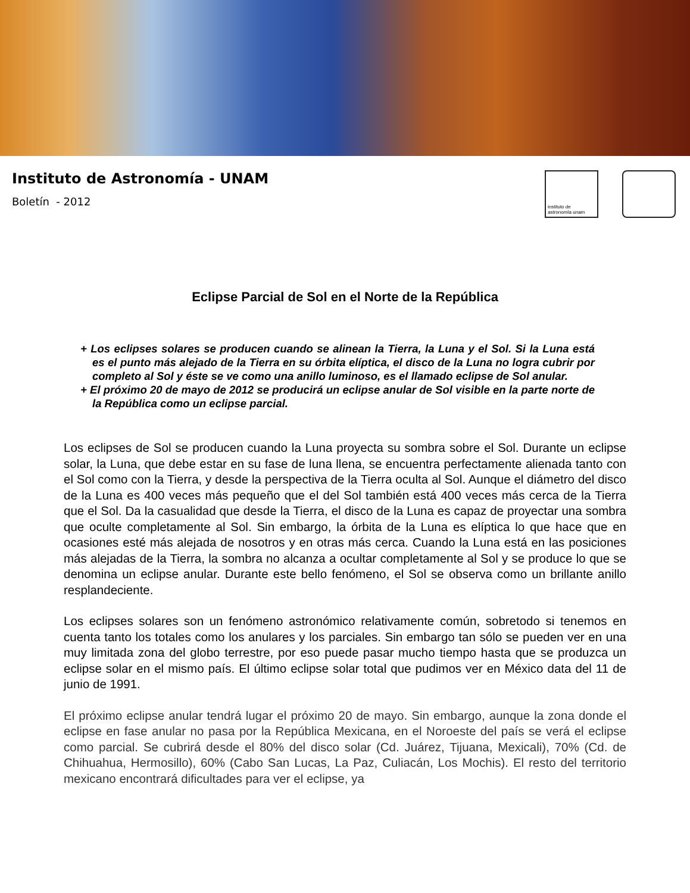Instituto de Astronomía - UNAM
Boletín - 2012
instituto de astronomía unam
Eclipse Parcial de Sol en el Norte de la República
+ Los eclipses solares se producen cuando se alinean la Tierra, la Luna y el Sol. Si la Luna está es el punto más alejado de la Tierra en su órbita elíptica, el disco de la Luna no logra cubrir por completo al Sol y éste se ve como una anillo luminoso, es el llamado eclipse de Sol anular.
+ El próximo 20 de mayo de 2012 se producirá un eclipse anular de Sol visible en la parte norte de la República como un eclipse parcial.
Los eclipses de Sol se producen cuando la Luna proyecta su sombra sobre el Sol. Durante un eclipse solar, la Luna, que debe estar en su fase de luna llena, se encuentra perfectamente alienada tanto con el Sol como con la Tierra, y desde la perspectiva de la Tierra oculta al Sol. Aunque el diámetro del disco de la Luna es 400 veces más pequeño que el del Sol también está 400 veces más cerca de la Tierra que el Sol. Da la casualidad que desde la Tierra, el disco de la Luna es capaz de proyectar una sombra que oculte completamente al Sol. Sin embargo, la órbita de la Luna es elíptica lo que hace que en ocasiones esté más alejada de nosotros y en otras más cerca. Cuando la Luna está en las posiciones más alejadas de la Tierra, la sombra no alcanza a ocultar completamente al Sol y se produce lo que se denomina un eclipse anular. Durante este bello fenómeno, el Sol se observa como un brillante anillo resplandeciente.
Los eclipses solares son un fenómeno astronómico relativamente común, sobretodo si tenemos en cuenta tanto los totales como los anulares y los parciales. Sin embargo tan sólo se pueden ver en una muy limitada zona del globo terrestre, por eso puede pasar mucho tiempo hasta que se produzca un eclipse solar en el mismo país. El último eclipse solar total que pudimos ver en México data del 11 de junio de 1991.
El próximo eclipse anular tendrá lugar el próximo 20 de mayo. Sin embargo, aunque la zona donde el eclipse en fase anular no pasa por la República Mexicana, en el Noroeste del país se verá el eclipse como parcial. Se cubrirá desde el 80% del disco solar (Cd. Juárez, Tijuana, Mexicali), 70% (Cd. de Chihuahua, Hermosillo), 60% (Cabo San Lucas, La Paz, Culiacán, Los Mochis). El resto del territorio mexicano encontrará dificultades para ver el eclipse, ya